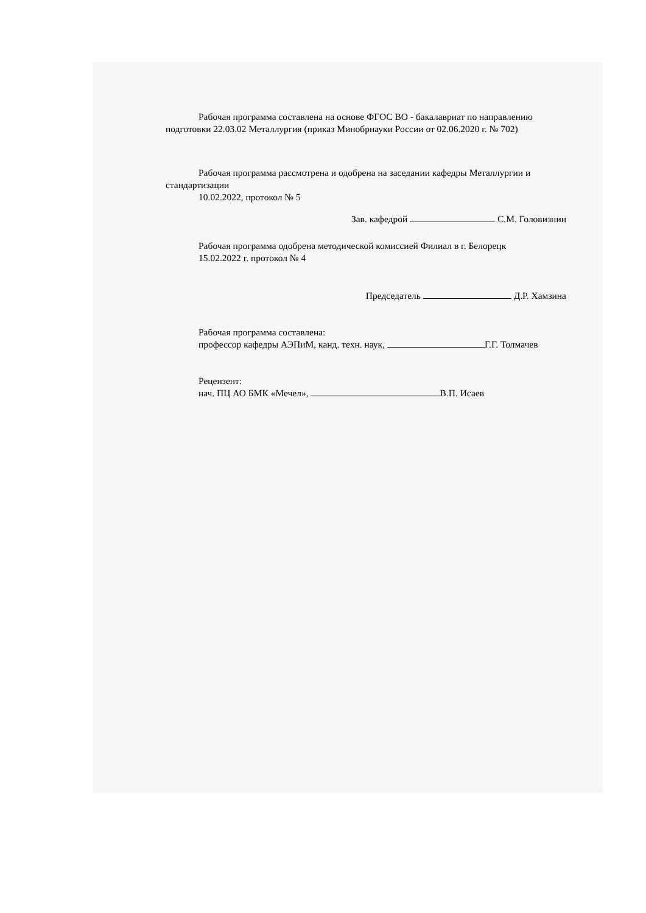Рабочая программа составлена на основе ФГОС ВО - бакалавриат по направлению подготовки 22.03.02 Металлургия (приказ Минобрнауки России от 02.06.2020 г. № 702)
Рабочая программа рассмотрена и одобрена на заседании кафедры Металлургии и стандартизации
10.02.2022, протокол № 5
Зав. кафедрой С.М. Головизнин
Рабочая программа одобрена методической комиссией Филиал в г. Белорецк
15.02.2022 г. протокол № 4
Председатель Д.Р. Хамзина
Рабочая программа составлена:
профессор кафедры АЭПиМ, канд. техн. наук, Г.Г. Толмачев
Рецензент:
нач. ПЦ АО БМК «Мечел», В.П. Исаев